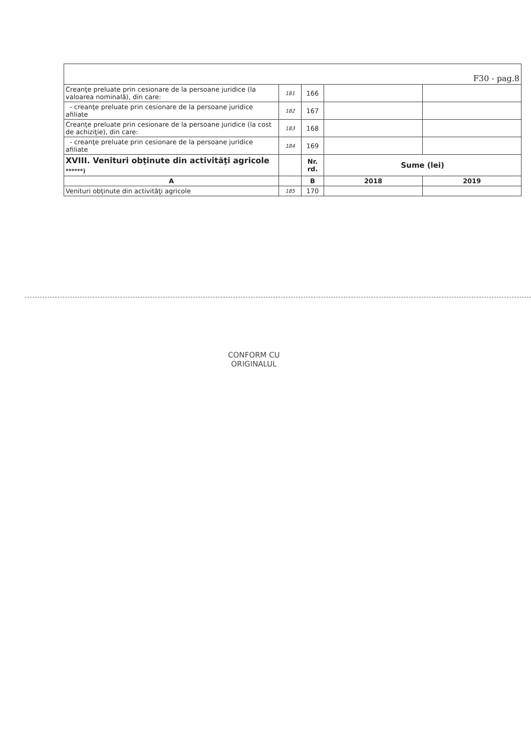| F30 - pag.8 | | | | |
| Creanţe preluate prin cesionare de la persoane juridice (la valoarea nominală), din care: | 181 | 166 | | |
| - creanţe preluate prin cesionare de la persoane juridice afiliate | 182 | 167 | | |
| Creanţe preluate prin cesionare de la persoane juridice (la cost de achiziţie), din care: | 183 | 168 | | |
| - creanţe preluate prin cesionare de la persoane juridice afiliate | 184 | 169 | | |
| XVIII. Venituri obţinute din activităţi agricole ******) | | Nr. rd. | Sume (lei) | |
| A | | B | 2018 | 2019 |
| Venituri obţinute din activităţi agricole | 185 | 170 | | |
CONFORM CU
ORIGINALUL